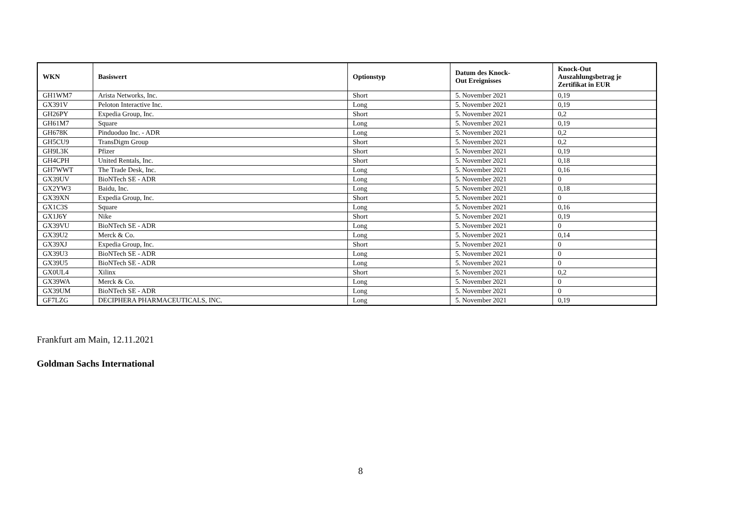| WKN | Basiswert | Optionstyp | Datum des Knock- Out Ereignisses | Knock-Out Auszahlungsbetrag je Zertifikat in EUR |
| --- | --- | --- | --- | --- |
| GH1WM7 | Arista Networks, Inc. | Short | 5. November 2021 | 0,19 |
| GX391V | Peloton Interactive Inc. | Long | 5. November 2021 | 0,19 |
| GH26PY | Expedia Group, Inc. | Short | 5. November 2021 | 0,2 |
| GH61M7 | Square | Long | 5. November 2021 | 0,19 |
| GH678K | Pinduoduo Inc. - ADR | Long | 5. November 2021 | 0,2 |
| GH5CU9 | TransDigm Group | Short | 5. November 2021 | 0,2 |
| GH9L3K | Pfizer | Short | 5. November 2021 | 0,19 |
| GH4CPH | United Rentals, Inc. | Short | 5. November 2021 | 0,18 |
| GH7WWT | The Trade Desk, Inc. | Long | 5. November 2021 | 0,16 |
| GX39UV | BioNTech SE - ADR | Long | 5. November 2021 | 0 |
| GX2YW3 | Baidu, Inc. | Long | 5. November 2021 | 0,18 |
| GX39XN | Expedia Group, Inc. | Short | 5. November 2021 | 0 |
| GX1C3S | Square | Long | 5. November 2021 | 0,16 |
| GX1J6Y | Nike | Short | 5. November 2021 | 0,19 |
| GX39VU | BioNTech SE - ADR | Long | 5. November 2021 | 0 |
| GX39U2 | Merck & Co. | Long | 5. November 2021 | 0,14 |
| GX39XJ | Expedia Group, Inc. | Short | 5. November 2021 | 0 |
| GX39U3 | BioNTech SE - ADR | Long | 5. November 2021 | 0 |
| GX39U5 | BioNTech SE - ADR | Long | 5. November 2021 | 0 |
| GX0UL4 | Xilinx | Short | 5. November 2021 | 0,2 |
| GX39WA | Merck & Co. | Long | 5. November 2021 | 0 |
| GX39UM | BioNTech SE - ADR | Long | 5. November 2021 | 0 |
| GF7LZG | DECIPHERA PHARMACEUTICALS, INC. | Long | 5. November 2021 | 0,19 |
Frankfurt am Main, 12.11.2021
Goldman Sachs International
8